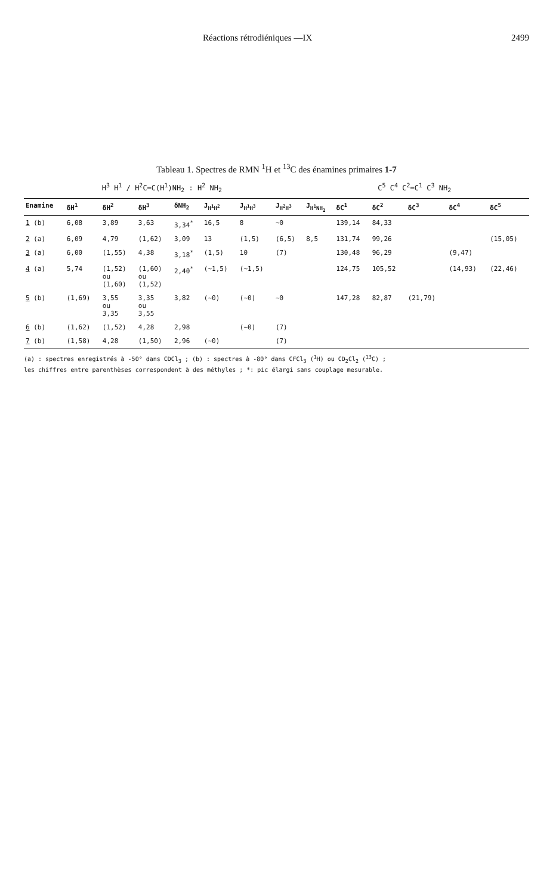Réactions rétrodiéniques —IX 2499
Tableau 1. Spectres de RMN <sup>1</sup>H et <sup>13</sup>C des énamines primaires 1-7
H<sup>3</sup> H<sup>1</sup> / H<sup>2</sup>C=C(H<sup>1</sup>)NH<sub>2</sub> : H<sup>2</sup> NH<sub>2</sub> C<sup>5</sup> C<sup>4</sup> C<sup>2</sup>=C<sup>1</sup> C<sup>3</sup> NH<sub>2</sub>
| Enamine | δH<sup>1</sup> | δH<sup>2</sup> | δH<sup>3</sup> | δNH<sub>2</sub> | J<sub>H<sup>1</sup>H<sup>2</sup></sub> | J<sub>H<sup>1</sup>H<sup>3</sup></sub> | J<sub>H<sup>2</sup>H<sup>3</sup></sub> | J<sub>H<sup>1</sup>NH<sub>2</sub></sub> | δC<sup>1</sup> | δC<sup>2</sup> | δC<sup>3</sup> | δC<sup>4</sup> | δC<sup>5</sup> |
| --- | --- | --- | --- | --- | --- | --- | --- | --- | --- | --- | --- | --- | --- |
| 1 (b) | 6,08 | 3,89 | 3,63 | 3,34<sup>*</sup> | 16,5 | 8 | ∼0 | | 139,14 | 84,33 | | | |
| 2 (a) | 6,09 | 4,79 | (1,62) | 3,09 | 13 | (1,5) | (6,5) | 8,5 | 131,74 | 99,26 | | | (15,05) |
| 3 (a) | 6,00 | (1,55) | 4,38 | 3,18<sup>*</sup> | (1,5) | 10 | (7) | | 130,48 | 96,29 | | (9,47) | |
| 4 (a) | 5,74 | (1,52) ou (1,60) | (1,60) ou (1,52) | 2,40<sup>*</sup> | (∼1,5) | (∼1,5) | | | 124,75 | 105,52 | | (14,93) | (22,46) |
| 5 (b) | (1,69) | 3,55 ou 3,35 | 3,35 ou 3,55 | 3,82 | (∼0) | (∼0) | ∼0 | | 147,28 | 82,87 | (21,79) | | |
| 6 (b) | (1,62) | (1,52) | 4,28 | 2,98 | | (∼0) | (7) | | | | | | |
| 7 (b) | (1,58) | 4,28 | (1,50) | 2,96 | (∼0) | | (7) | | | | | | |
(a) : spectres enregistrés à -50° dans CDCl<sub>3</sub> ; (b) : spectres à -80° dans CFCl<sub>3</sub> (<sup>1</sup>H) ou CD<sub>2</sub>Cl<sub>2</sub> (<sup>13</sup>C) ;
les chiffres entre parenthèses correspondent à des méthyles ; *: pic élargi sans couplage mesurable.